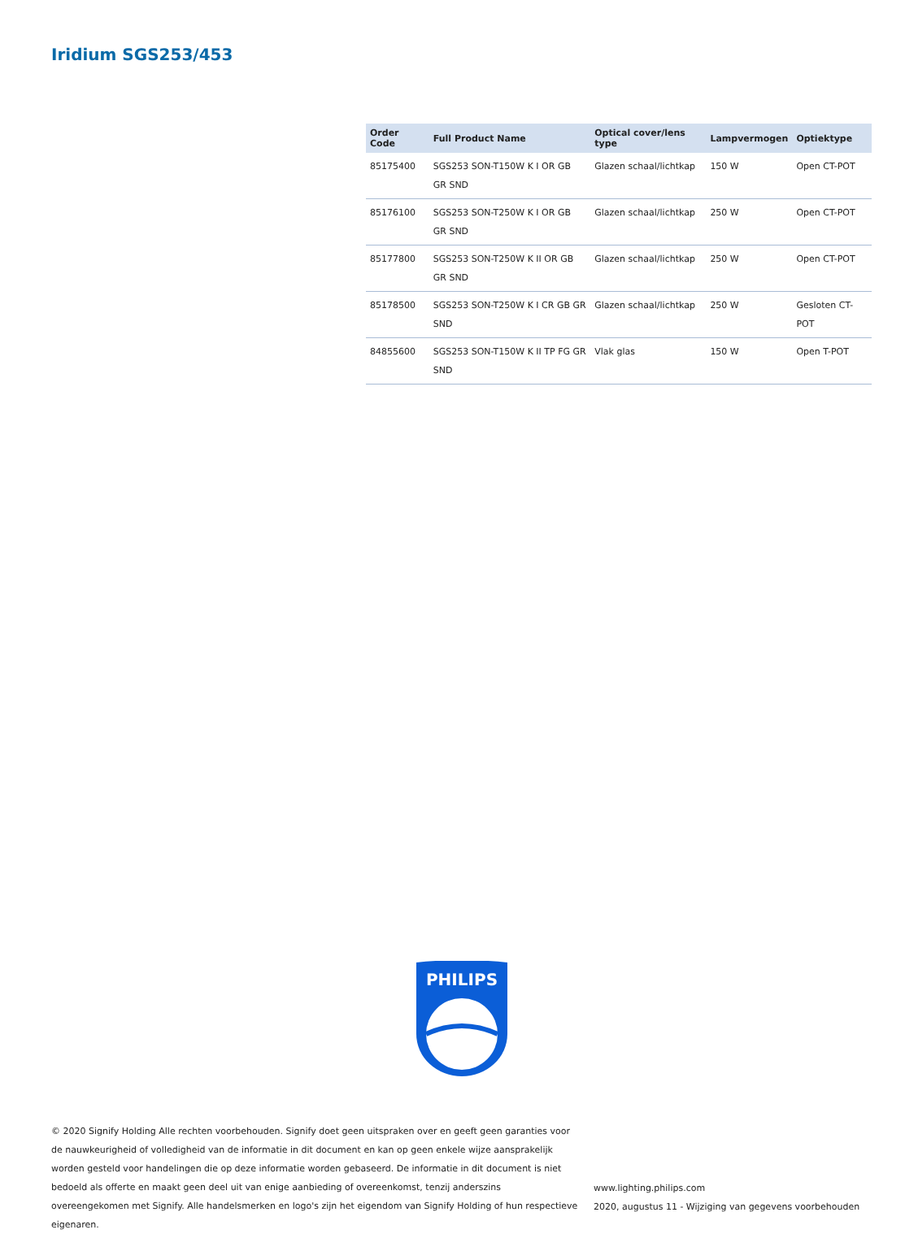Iridium SGS253/453
| Order Code | Full Product Name | Optical cover/lens type | Lampvermogen | Optiektype |
| --- | --- | --- | --- | --- |
| 85175400 | SGS253 SON-T150W K I OR GB GR SND | Glazen schaal/lichtkap | 150 W | Open CT-POT |
| 85176100 | SGS253 SON-T250W K I OR GB GR SND | Glazen schaal/lichtkap | 250 W | Open CT-POT |
| 85177800 | SGS253 SON-T250W K II OR GB GR SND | Glazen schaal/lichtkap | 250 W | Open CT-POT |
| 85178500 | SGS253 SON-T250W K I CR GB GR SND | Glazen schaal/lichtkap | 250 W | Gesloten CT-POT |
| 84855600 | SGS253 SON-T150W K II TP FG GR SND | Vlak glas | 150 W | Open T-POT |
PHILIPS
© 2020 Signify Holding Alle rechten voorbehouden. Signify doet geen uitspraken over en geeft geen garanties voor de nauwkeurigheid of volledigheid van de informatie in dit document en kan op geen enkele wijze aansprakelijk worden gesteld voor handelingen die op deze informatie worden gebaseerd. De informatie in dit document is niet bedoeld als offerte en maakt geen deel uit van enige aanbieding of overeenkomst, tenzij anderszins overeengekomen met Signify. Alle handelsmerken en logo's zijn het eigendom van Signify Holding of hun respectieve eigenaren.
www.lighting.philips.com
2020, augustus 11 - Wijziging van gegevens voorbehouden